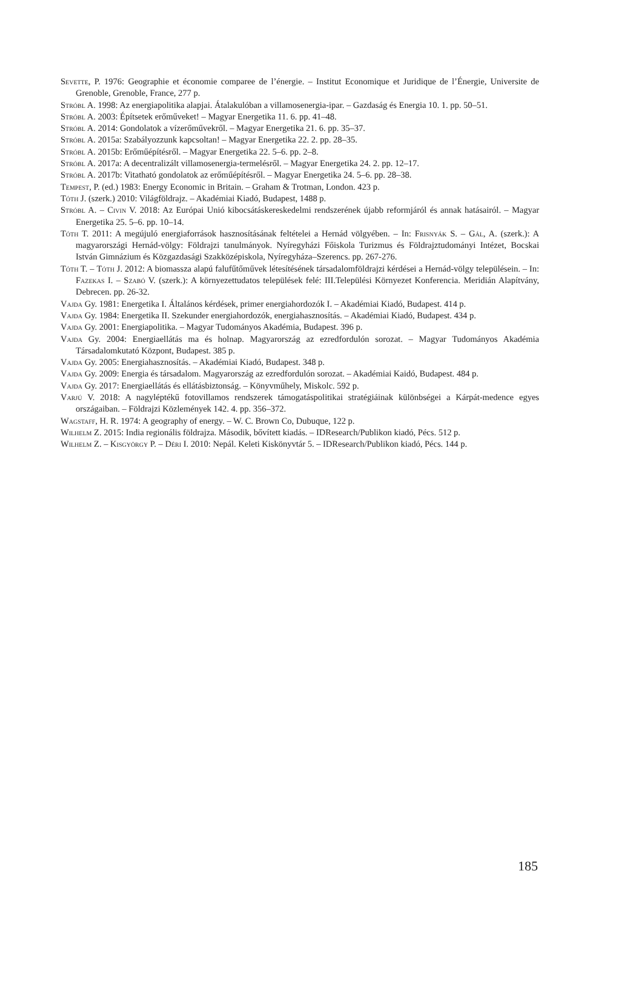Sevette, P. 1976: Geographie et économie comparee de l’énergie. – Institut Economique et Juridique de l’Énergie, Universite de Grenoble, Grenoble, France, 277 p.
Stróbl A. 1998: Az energiapolitika alapjai. Átalakulóban a villamosenergia-ipar. – Gazdaság és Energia 10. 1. pp. 50–51.
Stróbl A. 2003: Építsetek erőműveket! – Magyar Energetika 11. 6. pp. 41–48.
Stróbl A. 2014: Gondolatok a vízerőművekről. – Magyar Energetika 21. 6. pp. 35–37.
Stróbl A. 2015a: Szabályozzunk kapcsoltan! – Magyar Energetika 22. 2. pp. 28–35.
Stróbl A. 2015b: Erőműépítésről. – Magyar Energetika 22. 5–6. pp. 2–8.
Stróbl A. 2017a: A decentralizált villamosenergia-termelésről. – Magyar Energetika 24. 2. pp. 12–17.
Stróbl A. 2017b: Vitatható gondolatok az erőműépítésről. – Magyar Energetika 24. 5–6. pp. 28–38.
Tempest, P. (ed.) 1983: Energy Economic in Britain. – Graham & Trotman, London. 423 p.
Tóth J. (szerk.) 2010: Világföldrajz. – Akadémiai Kiadó, Budapest, 1488 p.
Stróbl A. – Civin V. 2018: Az Európai Unió kibocsátáskereskedelmi rendszerének újabb reformjáról és annak hatásairól. – Magyar Energetika 25. 5–6. pp. 10–14.
Tóth T. 2011: A megújuló energiaforrások hasznosításának feltételei a Hernád völgyében. – In: Frisnyák S. – Gál, A. (szerk.): A magyarországi Hernád-völgy: Földrajzi tanulmányok. Nyíregyházi Főiskola Turizmus és Földrajztudományi Intézet, Bocskai István Gimnázium és Közgazdasági Szakközépiskola, Nyíregyháza–Szerencs. pp. 267-276.
Tóth T. – Tóth J. 2012: A biomassza alapú falufűtőművek létesítésének társadalomföldrajzi kérdései a Hernád-völgy településein. – In: Fazekas I. – Szabó V. (szerk.): A környezettudatos települések felé: III.Települési Környezet Konferencia. Meridián Alapítvány, Debrecen. pp. 26-32.
Vajda Gy. 1981: Energetika I. Általános kérdések, primer energiahordozók I. – Akadémiai Kiadó, Budapest. 414 p.
Vajda Gy. 1984: Energetika II. Szekunder energiahordozók, energiahasznosítás. – Akadémiai Kiadó, Budapest. 434 p.
Vajda Gy. 2001: Energiapolitika. – Magyar Tudományos Akadémia, Budapest. 396 p.
Vajda Gy. 2004: Energiaellátás ma és holnap. Magyarország az ezredfordulón sorozat. – Magyar Tudományos Akadémia Társadalomkutató Központ, Budapest. 385 p.
Vajda Gy. 2005: Energiahasznosítás. – Akadémiai Kiadó, Budapest. 348 p.
Vajda Gy. 2009: Energia és társadalom. Magyarország az ezredfordulón sorozat. – Akadémiai Kaidó, Budapest. 484 p.
Vajda Gy. 2017: Energiaellátás és ellátásbiztonság. – Könyvműhely, Miskolc. 592 p.
Varjú V. 2018: A nagyléptékű fotovillamos rendszerek támogatáspolitikai stratégiáinak különbségei a Kárpát-medence egyes országaiban. – Földrajzi Közlemények 142. 4. pp. 356–372.
Wagstaff, H. R. 1974: A geography of energy. – W. C. Brown Co, Dubuque, 122 p.
Wilhelm Z. 2015: India regionális földrajza. Második, bővített kiadás. – IDResearch/Publikon kiadó, Pécs. 512 p.
Wilhelm Z. – Kisgyörgy P. – Déri I. 2010: Nepál. Keleti Kiskönyvtár 5. – IDResearch/Publikon kiadó, Pécs. 144 p.
185